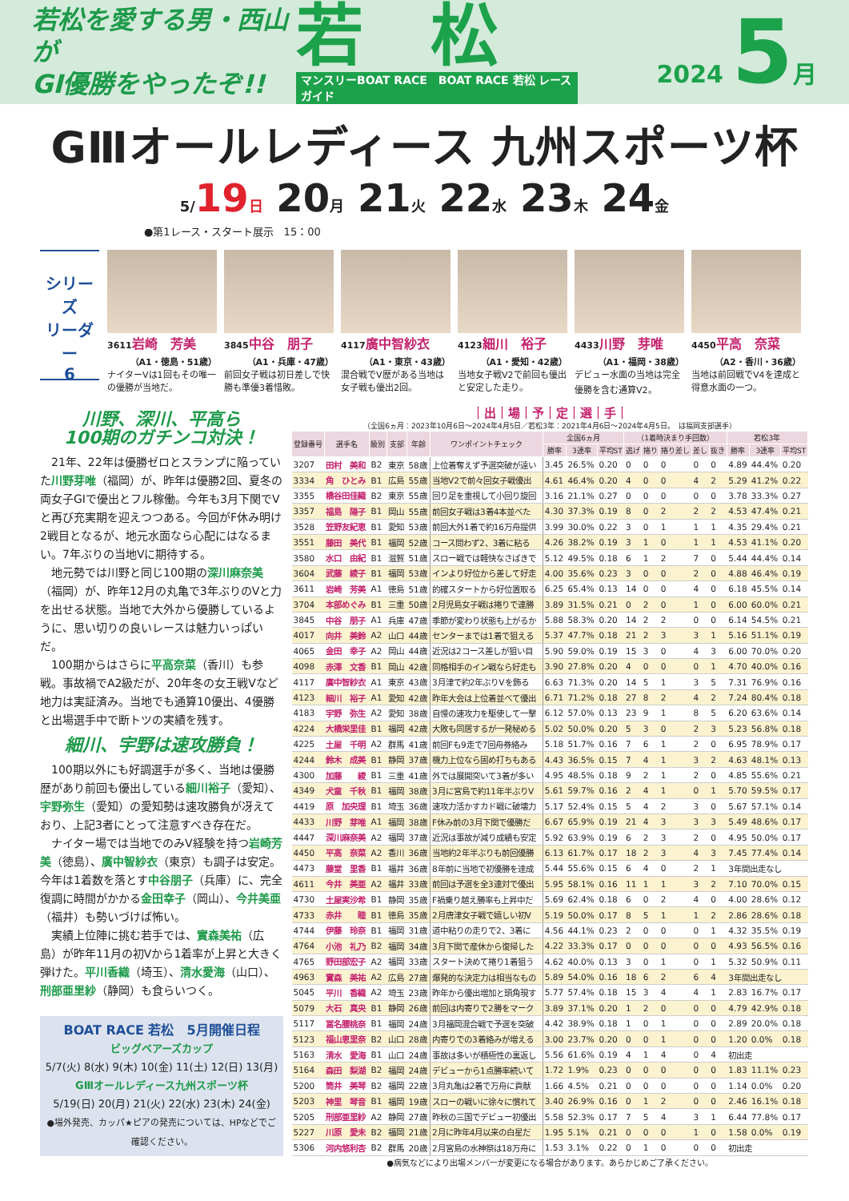若松を愛する男・西山が
GⅠ優勝をやったぞ!!
若　松
マンスリーBOAT RACE　BOAT RACE 若松 レースガイド
2024 5月
GⅢオールレディース 九州スポーツ杯
5/19日 20月 21火 22水 23木 24金
●第1レース・スタート展示　15：00
シリーズ
リーダー
6
3611岩崎　芳美
（A1・徳島・51歳）
ナイターVは1回もその唯一の優勝が当地だ。
3845中谷　朋子
（A1・兵庫・47歳）
前回女子戦は初日差しで快勝も準優3着惜敗。
4117廣中智紗衣
（A1・東京・43歳）
混合戦でV歴がある当地は女子戦も優出2回。
4123細川　裕子
（A1・愛知・42歳）
当地女子戦V2で前回も優出と安定した走り。
4433川野　芽唯
（A1・福岡・38歳）
デビュー水面の当地は完全優勝を含む通算V2。
4450平高　奈菜
（A2・香川・36歳）
当地は前回戦でV4を達成と得意水面の一つ。
川野、深川、平高ら
100期のガチンコ対決！
21年、22年は優勝ゼロとスランプに陥っていた川野芽唯（福岡）が、昨年は優勝2回、夏冬の両女子GⅠで優出とフル稼働。今年も3月下関でVと再び充実期を迎えつつある。今回がF休み明け2戦目となるが、地元水面なら心配にはなるまい。7年ぶりの当地Vに期待する。
地元勢では川野と同じ100期の深川麻奈美（福岡）が、昨年12月の丸亀で3年ぶりのVと力を出せる状態。当地で大外から優勝しているように、思い切りの良いレースは魅力いっぱいだ。
100期からはさらに平高奈菜（香川）も参戦。事故禍でA2級だが、20年冬の女王戦Vなど地力は実証済み。当地でも通算10優出、4優勝と出場選手中で断トツの実績を残す。
細川、宇野は速攻勝負！
100期以外にも好調選手が多く、当地は優勝歴があり前回も優出している細川裕子（愛知）、宇野弥生（愛知）の愛知勢は速攻勝負が冴えており、上記3者にとって注意すべき存在だ。
ナイター場では当地でのみV経験を持つ岩崎芳美（徳島）、廣中智紗衣（東京）も調子は安定。今年は1着数を落とす中谷朋子（兵庫）に、完全復調に時間がかかる金田幸子（岡山）、今井美亜（福井）も勢いづけば怖い。
実績上位陣に挑む若手では、實森美祐（広島）が昨年11月の初Vから1着率が上昇と大きく弾けた。平川香織（埼玉）、清水愛海（山口）、刑部亜里紗（静岡）も食らいつく。
BOAT RACE 若松　5月開催日程
ビッグベアーズカップ
5/7(火) 8(水) 9(木) 10(金) 11(土) 12(日) 13(月)
GⅢオールレディース九州スポーツ杯
5/19(日) 20(月) 21(火) 22(水) 23(木) 24(金)
●場外発売、カッパ★ピアの発売については、HPなどでご確認ください。
｜出｜場｜予｜定｜選｜手｜
（全国6ヵ月：2023年10月6日〜2024年4月5日／若松3年：2021年4月6日〜2024年4月5日。　は福岡支部選手）
| 登録番号 | 選手名 | 級別 | 支部 | 年齢 | ワンポイントチェック | 全国6ヵ月 | | | （1着時決まり手回数） | | | | | 若松3年 | | |
| --- | --- | --- | --- | --- | --- | --- | --- | --- | --- | --- | --- | --- | --- | --- | --- | --- |
| | | | | | | 勝率 | 3連率 | 平均ST | 逃げ | 捲り | 捲り差し | 差し | 抜き | 勝率 | 3連率 | 平均ST |
| 3207 | 田村 美和 | B2 | 東京 | 58歳 | 上位着奪えず予選突破が遠い | 3.45 | 26.5% | 0.20 | 0 | 0 | 0 | 0 | 0 | 4.89 | 44.4% | 0.20 |
| 3334 | 角 ひとみ | B1 | 広島 | 55歳 | 当地V2で前々回女子戦優出 | 4.61 | 46.4% | 0.20 | 4 | 0 | 0 | 4 | 2 | 5.29 | 41.2% | 0.22 |
| 3355 | 橋谷田佳織 | B2 | 東京 | 55歳 | 回り足を重視して小回り旋回 | 3.16 | 21.1% | 0.27 | 0 | 0 | 0 | 0 | 0 | 3.78 | 33.3% | 0.27 |
| 3357 | 福島 陽子 | B1 | 岡山 | 55歳 | 前回女子戦は3着4本並べた | 4.30 | 37.3% | 0.19 | 8 | 0 | 2 | 2 | 2 | 4.53 | 47.4% | 0.21 |
| 3528 | 笠野友紀恵 | B1 | 愛知 | 53歳 | 前回大外1着で約16万舟提供 | 3.99 | 30.0% | 0.22 | 3 | 0 | 1 | 1 | 1 | 4.35 | 29.4% | 0.21 |
| 3551 | 藤田 美代 | B1 | 福岡 | 52歳 | コース問わず2、3着に粘る | 4.26 | 38.2% | 0.19 | 3 | 1 | 0 | 1 | 1 | 4.53 | 41.1% | 0.20 |
| 3580 | 水口 由紀 | B1 | 滋賀 | 51歳 | スロー戦では軽快なさばきで | 5.12 | 49.5% | 0.18 | 6 | 1 | 2 | 7 | 0 | 5.44 | 44.4% | 0.14 |
| 3604 | 武藤 綾子 | B1 | 福岡 | 53歳 | インより好位から差して好走 | 4.00 | 35.6% | 0.23 | 3 | 0 | 0 | 2 | 0 | 4.88 | 46.4% | 0.19 |
| 3611 | 岩崎 芳美 | A1 | 徳島 | 51歳 | 的確スタートから好位置取る | 6.25 | 65.4% | 0.13 | 14 | 0 | 0 | 4 | 0 | 6.18 | 45.5% | 0.14 |
| 3704 | 本部めぐみ | B1 | 三重 | 50歳 | 2月児島女子戦は捲りで連勝 | 3.89 | 31.5% | 0.21 | 0 | 2 | 0 | 1 | 0 | 6.00 | 60.0% | 0.21 |
| 3845 | 中谷 朋子 | A1 | 兵庫 | 47歳 | 季節が変わり状態も上がるか | 5.88 | 58.3% | 0.20 | 14 | 2 | 2 | 0 | 0 | 6.14 | 54.5% | 0.21 |
| 4017 | 向井 美鈴 | A2 | 山口 | 44歳 | センターまでは1着で狙える | 5.37 | 47.7% | 0.18 | 21 | 2 | 3 | 3 | 1 | 5.16 | 51.1% | 0.19 |
| 4065 | 金田 幸子 | A2 | 岡山 | 44歳 | 近況は2コース差しが狙い目 | 5.90 | 59.0% | 0.19 | 15 | 3 | 0 | 4 | 3 | 6.00 | 70.0% | 0.20 |
| 4098 | 赤澤 文香 | B1 | 岡山 | 42歳 | 同格相手のイン戦なら好走も | 3.90 | 27.8% | 0.20 | 4 | 0 | 0 | 0 | 1 | 4.70 | 40.0% | 0.16 |
| 4117 | 廣中智紗衣 | A1 | 東京 | 43歳 | 3月津で約2年ぶりVを飾る | 6.63 | 71.3% | 0.20 | 14 | 5 | 1 | 3 | 5 | 7.31 | 76.9% | 0.16 |
| 4123 | 細川 裕子 | A1 | 愛知 | 42歳 | 昨年大会は上位着並べて優出 | 6.71 | 71.2% | 0.18 | 27 | 8 | 2 | 4 | 2 | 7.24 | 80.4% | 0.18 |
| 4183 | 宇野 弥生 | A2 | 愛知 | 38歳 | 自慢の速攻力を駆使して一撃 | 6.12 | 57.0% | 0.13 | 23 | 9 | 1 | 8 | 5 | 6.20 | 63.6% | 0.14 |
| 4224 | 大橋栄里佳 | B1 | 福岡 | 42歳 | 大敗も同居するが一発秘める | 5.02 | 50.0% | 0.20 | 5 | 3 | 0 | 2 | 3 | 5.23 | 56.8% | 0.18 |
| 4225 | 土屋 千明 | A2 | 群馬 | 41歳 | 前回Fも9走で7回舟券絡み | 5.18 | 51.7% | 0.16 | 7 | 6 | 1 | 2 | 0 | 6.95 | 78.9% | 0.17 |
| 4244 | 鈴木 成美 | B1 | 静岡 | 37歳 | 機力上位なら固め打ちもある | 4.43 | 36.5% | 0.15 | 7 | 4 | 1 | 3 | 2 | 4.63 | 48.1% | 0.13 |
| 4300 | 加藤 綾 | B1 | 三重 | 41歳 | 外では展開突いて3着が多い | 4.95 | 48.5% | 0.18 | 9 | 2 | 1 | 2 | 0 | 4.85 | 55.6% | 0.21 |
| 4349 | 犬童 千秋 | B1 | 福岡 | 38歳 | 3月に宮島で約11年半ぶりV | 5.61 | 59.7% | 0.16 | 2 | 4 | 1 | 0 | 1 | 5.70 | 59.5% | 0.17 |
| 4419 | 原 加央理 | B1 | 埼玉 | 36歳 | 速攻力活かすカド戦に破壊力 | 5.17 | 52.4% | 0.15 | 5 | 4 | 2 | 3 | 0 | 5.67 | 57.1% | 0.14 |
| 4433 | 川野 芽唯 | A1 | 福岡 | 38歳 | F休み前の3月下関で優勝だ | 6.67 | 65.9% | 0.19 | 21 | 4 | 3 | 3 | 3 | 5.49 | 48.6% | 0.17 |
| 4447 | 深川麻奈美 | A2 | 福岡 | 37歳 | 近況は事故が減り成績も安定 | 5.92 | 63.9% | 0.19 | 6 | 2 | 3 | 2 | 0 | 4.95 | 50.0% | 0.17 |
| 4450 | 平高 奈菜 | A2 | 香川 | 36歳 | 当地約2年半ぶりも前回優勝 | 6.13 | 61.7% | 0.17 | 18 | 2 | 3 | 4 | 3 | 7.45 | 77.4% | 0.14 |
| 4473 | 藤堂 里香 | B1 | 福井 | 36歳 | 8年前に当地で初優勝を達成 | 5.44 | 55.6% | 0.15 | 6 | 4 | 0 | 2 | 1 | 3年間出走なし | | |
| 4611 | 今井 美亜 | A2 | 福井 | 33歳 | 前回は予選を全3連対で優出 | 5.95 | 58.1% | 0.16 | 11 | 1 | 1 | 3 | 2 | 7.10 | 70.0% | 0.15 |
| 4730 | 土屋実沙希 | B1 | 静岡 | 35歳 | F禍乗り越え勝率も上昇中だ | 5.69 | 62.4% | 0.18 | 6 | 0 | 2 | 4 | 0 | 4.00 | 28.6% | 0.12 |
| 4733 | 赤井 睦 | B1 | 徳島 | 35歳 | 2月唐津女子戦で嬉しい初V | 5.19 | 50.0% | 0.17 | 8 | 5 | 1 | 1 | 2 | 2.86 | 28.6% | 0.18 |
| 4744 | 伊藤 玲奈 | B1 | 福岡 | 31歳 | 道中粘りの走りで2、3着に | 4.56 | 44.1% | 0.23 | 2 | 0 | 0 | 0 | 1 | 4.32 | 35.5% | 0.19 |
| 4764 | 小池 礼乃 | B2 | 福岡 | 34歳 | 3月下関で産休から復帰した | 4.22 | 33.3% | 0.17 | 0 | 0 | 0 | 0 | 0 | 4.93 | 56.5% | 0.16 |
| 4765 | 野田部宏子 | A2 | 福岡 | 33歳 | スタート決めて捲り1着狙う | 4.62 | 40.0% | 0.13 | 3 | 0 | 1 | 0 | 1 | 5.32 | 50.9% | 0.11 |
| 4963 | 實森 美祐 | A2 | 広島 | 27歳 | 爆発的な決定力は相当なもの | 5.89 | 54.0% | 0.16 | 18 | 6 | 2 | 6 | 4 | 3年間出走なし | | |
| 5045 | 平川 香織 | A2 | 埼玉 | 23歳 | 昨年から優出増加と頭角現す | 5.77 | 57.4% | 0.18 | 15 | 3 | 4 | 4 | 1 | 2.83 | 16.7% | 0.17 |
| 5079 | 大石 真央 | B1 | 静岡 | 26歳 | 前回は内寄りで2勝をマーク | 3.89 | 37.1% | 0.20 | 1 | 2 | 0 | 0 | 0 | 4.79 | 42.9% | 0.18 |
| 5117 | 冨名腰桃奈 | B1 | 福岡 | 24歳 | 3月福岡混合戦で予選を突破 | 4.42 | 38.9% | 0.18 | 1 | 0 | 1 | 0 | 0 | 2.89 | 20.0% | 0.18 |
| 5123 | 福山恵里奈 | B2 | 山口 | 28歳 | 内寄りでの3着絡みが増える | 3.00 | 23.7% | 0.20 | 0 | 0 | 1 | 0 | 0 | 1.20 | 0.0% | 0.18 |
| 5163 | 清水 愛海 | B1 | 山口 | 24歳 | 事故は多いが積極性の裏返し | 5.56 | 61.6% | 0.19 | 4 | 1 | 4 | 0 | 4 | 初出走 | | |
| 5164 | 森田 梨湖 | B2 | 福岡 | 24歳 | デビューから1点勝率続いて | 1.72 | 1.9% | 0.23 | 0 | 0 | 0 | 0 | 0 | 1.83 | 11.1% | 0.23 |
| 5200 | 筒井 美琴 | B2 | 福岡 | 22歳 | 3月丸亀は2着で万舟に貢献 | 1.66 | 4.5% | 0.21 | 0 | 0 | 0 | 0 | 0 | 1.14 | 0.0% | 0.20 |
| 5203 | 神里 琴音 | B1 | 福岡 | 19歳 | スローの戦いに徐々に慣れて | 3.40 | 26.9% | 0.16 | 0 | 1 | 2 | 0 | 0 | 2.46 | 16.1% | 0.18 |
| 5205 | 刑部亜里紗 | A2 | 静岡 | 27歳 | 昨秋の三国でデビュー初優出 | 5.58 | 52.3% | 0.17 | 7 | 5 | 4 | 3 | 1 | 6.44 | 77.8% | 0.17 |
| 5227 | 川原 愛未 | B2 | 福岡 | 21歳 | 2月に昨年4月以来の白星だ | 1.95 | 5.1% | 0.21 | 0 | 0 | 0 | 1 | 0 | 1.58 | 0.0% | 0.19 |
| 5306 | 河内悠利杏 | B2 | 群馬 | 20歳 | 2月宮島の水神祭は18万舟に | 1.53 | 3.1% | 0.22 | 0 | 1 | 0 | 0 | 0 | 初出走 | | |
●病気などにより出場メンバーが変更になる場合があります。あらかじめご了承ください。